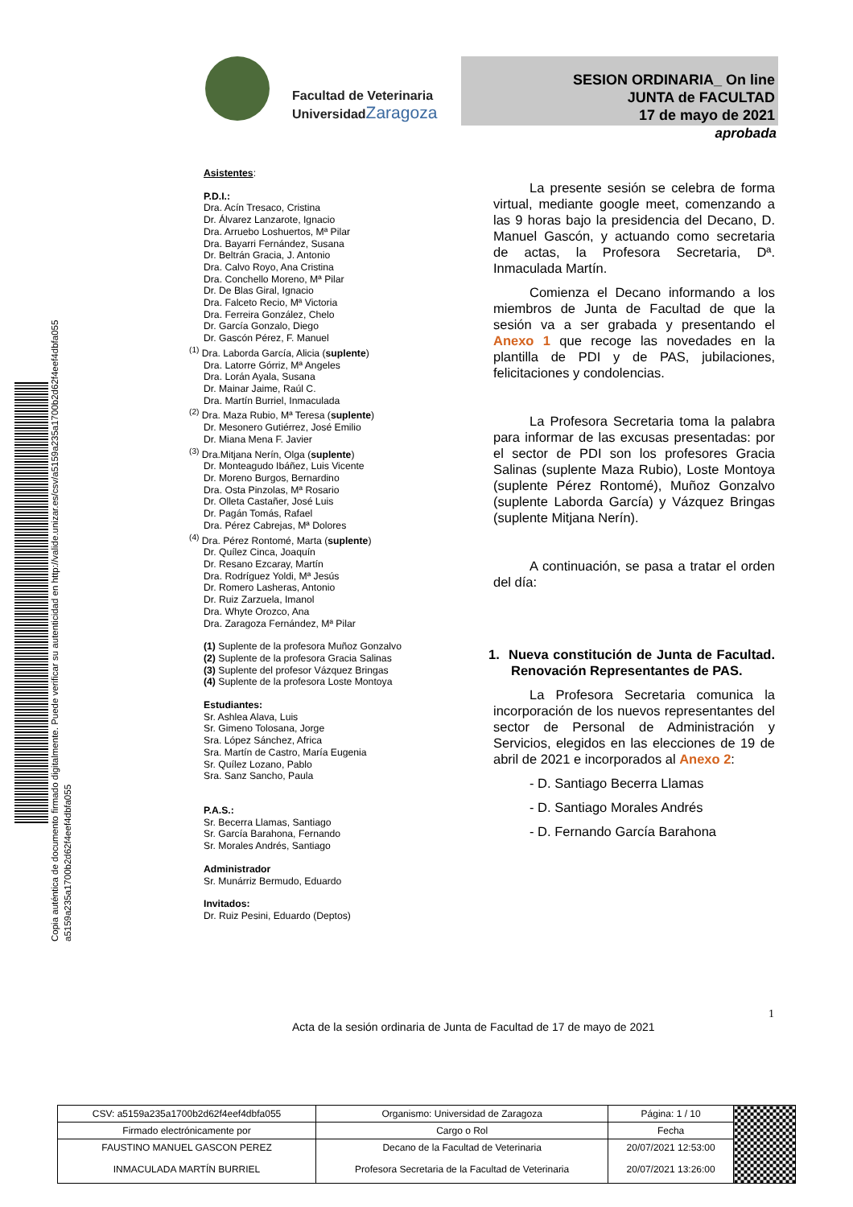Copia auténtica de documento firmado digitalmente. Puede verificar su autenticidad en http://valide.unizar.es/csv/a5159a235a1700b2d62f4eef4dbfa055
a5159a235a1700b2d62f4eef4dbfa055
Facultad de Veterinaria
Universidad Zaragoza
SESION ORDINARIA_ On line
JUNTA de FACULTAD
17 de mayo de 2021
aprobada
Asistentes:
P.D.I.:
Dra. Acín Tresaco, Cristina
Dr. Álvarez Lanzarote, Ignacio
Dra. Arruebo Loshuertos, Mª Pilar
Dra. Bayarri Fernández, Susana
Dr. Beltrán Gracia, J. Antonio
Dra. Calvo Royo, Ana Cristina
Dra. Conchello Moreno, Mª Pilar
Dr. De Blas Giral, Ignacio
Dra. Falceto Recio, Mª Victoria
Dra. Ferreira González, Chelo
Dr. García Gonzalo, Diego
Dr. Gascón Pérez, F. Manuel
<sup>(1)</sup> Dra. Laborda García, Alicia (suplente)
Dra. Latorre Górriz, Mª Angeles
Dra. Lorán Ayala, Susana
Dr. Mainar Jaime, Raúl C.
Dra. Martín Burriel, Inmaculada
<sup>(2)</sup> Dra. Maza Rubio, Mª Teresa (suplente)
Dr. Mesonero Gutiérrez, José Emilio
Dr. Miana Mena F. Javier
<sup>(3)</sup> Dra.Mitjana Nerín, Olga (suplente)
Dr. Monteagudo Ibáñez, Luis Vicente
Dr. Moreno Burgos, Bernardino
Dra. Osta Pinzolas, Mª Rosario
Dr. Olleta Castañer, José Luis
Dr. Pagán Tomás, Rafael
Dra. Pérez Cabrejas, Mª Dolores
<sup>(4)</sup> Dra. Pérez Rontomé, Marta (suplente)
Dr. Quílez Cinca, Joaquín
Dr. Resano Ezcaray, Martín
Dra. Rodríguez Yoldi, Mª Jesús
Dr. Romero Lasheras, Antonio
Dr. Ruiz Zarzuela, Imanol
Dra. Whyte Orozco, Ana
Dra. Zaragoza Fernández, Mª Pilar
(1) Suplente de la profesora Muñoz Gonzalvo
(2) Suplente de la profesora Gracia Salinas
(3) Suplente del profesor Vázquez Bringas
(4) Suplente de la profesora Loste Montoya
Estudiantes:
Sr. Ashlea Alava, Luis
Sr. Gimeno Tolosana, Jorge
Sra. López Sánchez, Africa
Sra. Martín de Castro, María Eugenia
Sr. Quílez Lozano, Pablo
Sra. Sanz Sancho, Paula
P.A.S.:
Sr. Becerra Llamas, Santiago
Sr. García Barahona, Fernando
Sr. Morales Andrés, Santiago
Administrador
Sr. Munárriz Bermudo, Eduardo
Invitados:
Dr. Ruiz Pesini, Eduardo (Deptos)
La presente sesión se celebra de forma virtual, mediante google meet, comenzando a las 9 horas bajo la presidencia del Decano, D. Manuel Gascón, y actuando como secretaria de actas, la Profesora Secretaria, Dª. Inmaculada Martín.
Comienza el Decano informando a los miembros de Junta de Facultad de que la sesión va a ser grabada y presentando el Anexo 1 que recoge las novedades en la plantilla de PDI y de PAS, jubilaciones, felicitaciones y condolencias.
La Profesora Secretaria toma la palabra para informar de las excusas presentadas: por el sector de PDI son los profesores Gracia Salinas (suplente Maza Rubio), Loste Montoya (suplente Pérez Rontomé), Muñoz Gonzalvo (suplente Laborda García) y Vázquez Bringas (suplente Mitjana Nerín).
A continuación, se pasa a tratar el orden del día:
1. Nueva constitución de Junta de Facultad. Renovación Representantes de PAS.
La Profesora Secretaria comunica la incorporación de los nuevos representantes del sector de Personal de Administración y Servicios, elegidos en las elecciones de 19 de abril de 2021 e incorporados al Anexo 2:
- D. Santiago Becerra Llamas
- D. Santiago Morales Andrés
- D. Fernando García Barahona
1
Acta de la sesión ordinaria de Junta de Facultad de 17 de mayo de 2021
| CSV: a5159a235a1700b2d62f4eef4dbfa055 | Organismo: Universidad de Zaragoza | Página: 1 / 10 | |
| Firmado electrónicamente por | Cargo o Rol | Fecha | |
| FAUSTINO MANUEL GASCON PEREZ | Decano de la Facultad de Veterinaria | 20/07/2021 12:53:00 | |
| INMACULADA MARTÍN BURRIEL | Profesora Secretaria de la Facultad de Veterinaria | 20/07/2021 13:26:00 | |